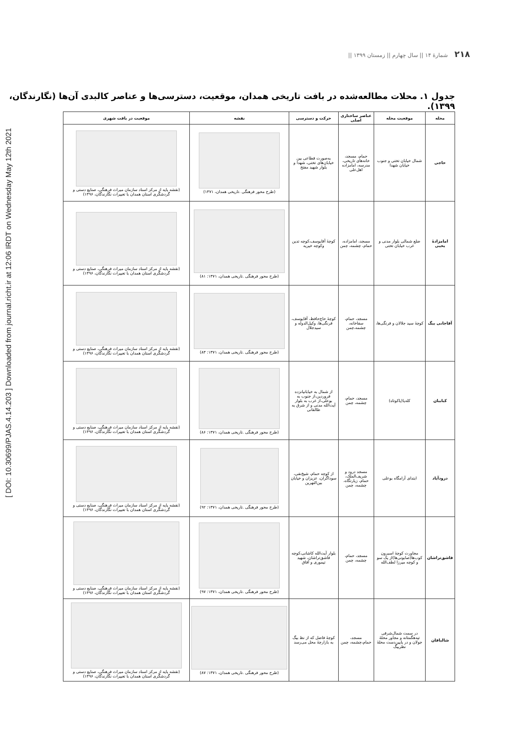[ DOI: 10.30699/PJAS.4.14.203 ] Downloaded from journal.richt.ir at 12:06 IRDT on Wednesday May 12th 2021
٢١٨ شمارۀ ١۴ || سال چهارم || زمستان ١٣٩٩ ||
جدول ١. محلات مطالعه‌شده در بافت تاریخی همدان، موقعیت، دسترسی‌ها و عناصر کالبدی آن‌ها (نگارندگان، ١٣٩٩).
| محله | موقعیت محله | عناصر ساختاری اصلی | حرکت و دسترسی | نقشه | موقعیت در بافت شهری |
| --- | --- | --- | --- | --- | --- |
| حاجی | شمال خیابان تختی و جنوب خیابان شهدا | حمام، مسجد، خانه‌های تاریخی، مدرسه، امامزاده اهل‌علی | به‌صورت قطاعی بین خیابان‌های تختی، شهدا و بلوار شهید مفتح | (طرح محور فرهنگی .تاریخی همدان، ١٣٧١) | (نقشه پایه از مرکز اسناد سازمان میراث فرهنگی، صنایع دستی و گردشگری استان همدان با تغییرات نگارندگان، ١٣٩۶) |
| امامزادۀ یحیی | ضلع شمالی بلوار مدنی و غرب خیابان تختی | مسجد، امامزاده، حمام، چشمه، چمن | کوچۀ آقایوسف،کوچه تدین وکوچه خیریه | (طرح محور فرهنگی .تاریخی همدان، ١٣٧١: ٨١) | (نقشه پایه از مرکز اسناد سازمان میراث فرهنگی، صنایع دستی و گردشگری استان همدان با تغییرات نگارندگان، ١٣٩۶) |
| آقاجانی بیگ | کوچۀ سید جلالان و فرنگی‌ها، | مسجد، حمام، سقاخانه، چشمه،چمن | کوچۀ حاج‌حافظ، آقایوسف، فرنگی‌ها، وکیل‌الدوله و سیدجلال | (طرح محور فرهنگی .تاریخی همدان، ١٣٧١: ٨٣) | (نقشه پایه از مرکز اسناد سازمان میراث فرهنگی، صنایع دستی و گردشگری استان همدان با تغییرات نگارندگان، ١٣٩۶) |
| کبابیان | کله‌پا(پاکوتاه) | مسجد، حمام، چشمه، چمن | از شمال به خیابانپانزده فروردین،از جنوب به بوعلی،از غرب به بلوار آیت‌الله مدنی و از شرق به طالقانی | (طرح محور فرهنگی .تاریخی همدان، ١٣٧١: ٨۶) | (نقشه پایه از مرکز اسناد سازمان میراث فرهنگی، صنایع دستی و گردشگری استان همدان با تغییرات نگارندگان، ١٣٩۶) |
| درودآباد | ابتدای آرامگاه بوعلی | مسجد درود و شریف‌الملک، حمام، زیارتگاه، چشمه، چمن | از کوچه حمام، شیخ‌نقی، سوداگران، عزیزان و خیابان بین‌النهرین | (طرح محور فرهنگی .تاریخی همدان، ١٣٧١: ٩٢) | (نقشه پایه از مرکز اسناد سازمان میراث فرهنگی، صنایع دستی و گردشگری استان همدان با تغییرات نگارندگان، ١٣٩۶) |
| قاشق‌تراشان | مجاورت کوچۀ اسبرون کوب‌ها(صابونی‌ها)از یک سو و کوچه میرزا لطف‌الله | مسجد، حمام، چشمه، چمن | بلوار آیت‌الله کاشانی،کوچه قاشق‌تراشان، شهید تیموری و آفاق | (طرح محور فرهنگی .تاریخی همدان، ١٣٧١: ٩٧) | (نقشه پایه از مرکز اسناد سازمان میراث فرهنگی، صنایع دستی و گردشگری استان همدان با تغییرات نگارندگان، ١٣٩۶) |
| شالبافان | در سمت شمال‌شرقی تپه‌هگمتانه و مجاور محلۀ جولان و در پایین‌دست محلۀ نظربیگ | مسجد، حمام،چشمه، چمن | کوچۀ فاضل که از نظ بیگ به بازارچۀ محل می‌رسد | (طرح محور فرهنگی .تاریخی همدان، ١٣٧١: ٨٧) | (نقشه پایه از مرکز اسناد سازمان میراث فرهنگی، صنایع دستی و گردشگری استان همدان با تغییرات نگارندگان، ١٣٩۶) |